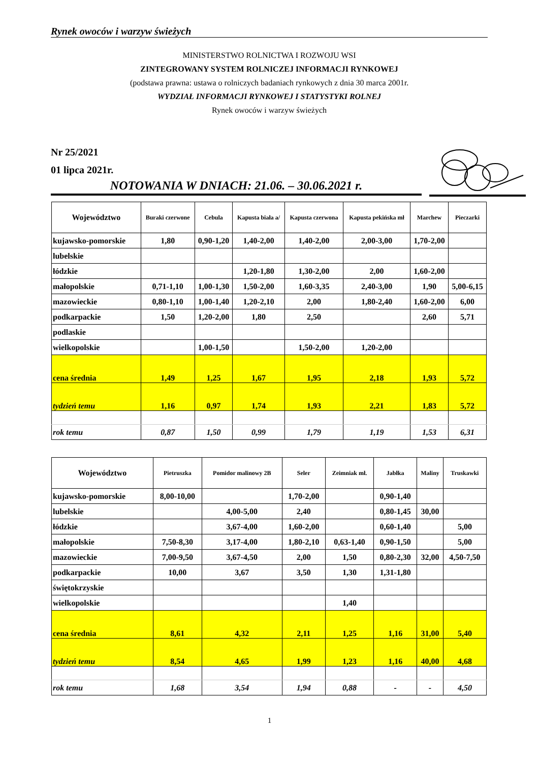Rynek owoców i warzyw świeżych
MINISTERSTWO ROLNICTWA I ROZWOJU WSI
ZINTEGROWANY SYSTEM ROLNICZEJ INFORMACJI RYNKOWEJ
(podstawa prawna: ustawa o rolniczych badaniach rynkowych z dnia 30 marca 2001r.
WYDZIAŁ INFORMACJI RYNKOWEJ I STATYSTYKI ROLNEJ
Rynek owoców i warzyw świeżych
Nr 25/2021
01 lipca 2021r.
NOTOWANIA W DNIACH: 21.06. – 30.06.2021 r.
| Województwo | Buraki czerwone | Cebula | Kapusta biała a/ | Kapusta czerwona | Kapusta pekińska mł | Marchew | Pieczarki |
| --- | --- | --- | --- | --- | --- | --- | --- |
| kujawsko-pomorskie | 1,80 | 0,90-1,20 | 1,40-2,00 | 1,40-2,00 | 2,00-3,00 | 1,70-2,00 | |
| lubelskie | | | | | | | |
| łódzkie | | | 1,20-1,80 | 1,30-2,00 | 2,00 | 1,60-2,00 | |
| małopolskie | 0,71-1,10 | 1,00-1,30 | 1,50-2,00 | 1,60-3,35 | 2,40-3,00 | 1,90 | 5,00-6,15 |
| mazowieckie | 0,80-1,10 | 1,00-1,40 | 1,20-2,10 | 2,00 | 1,80-2,40 | 1,60-2,00 | 6,00 |
| podkarpackie | 1,50 | 1,20-2,00 | 1,80 | 2,50 | | 2,60 | 5,71 |
| podlaskie | | | | | | | |
| wielkopolskie | | 1,00-1,50 | | 1,50-2,00 | 1,20-2,00 | | |
| cena średnia | 1,49 | 1,25 | 1,67 | 1,95 | 2,18 | 1,93 | 5,72 |
| tydzień temu | 1,16 | 0,97 | 1,74 | 1,93 | 2,21 | 1,83 | 5,72 |
| rok temu | 0,87 | 1,50 | 0,99 | 1,79 | 1,19 | 1,53 | 6,31 |
| Województwo | Pietruszka | Pomidor malinowy 2B | Seler | Zeimniak mł. | Jabłka | Maliny | Truskawki |
| --- | --- | --- | --- | --- | --- | --- | --- |
| kujawsko-pomorskie | 8,00-10,00 | | 1,70-2,00 | | 0,90-1,40 | | |
| lubelskie | | 4,00-5,00 | 2,40 | | 0,80-1,45 | 30,00 | |
| łódzkie | | 3,67-4,00 | 1,60-2,00 | | 0,60-1,40 | | 5,00 |
| małopolskie | 7,50-8,30 | 3,17-4,00 | 1,80-2,10 | 0,63-1,40 | 0,90-1,50 | | 5,00 |
| mazowieckie | 7,00-9,50 | 3,67-4,50 | 2,00 | 1,50 | 0,80-2,30 | 32,00 | 4,50-7,50 |
| podkarpackie | 10,00 | 3,67 | 3,50 | 1,30 | 1,31-1,80 | | |
| świętokrzyskie | | | | | | | |
| wielkopolskie | | | | 1,40 | | | |
| cena średnia | 8,61 | 4,32 | 2,11 | 1,25 | 1,16 | 31,00 | 5,40 |
| tydzień temu | 8,54 | 4,65 | 1,99 | 1,23 | 1,16 | 40,00 | 4,68 |
| rok temu | 1,68 | 3,54 | 1,94 | 0,88 | - | - | 4,50 |
1